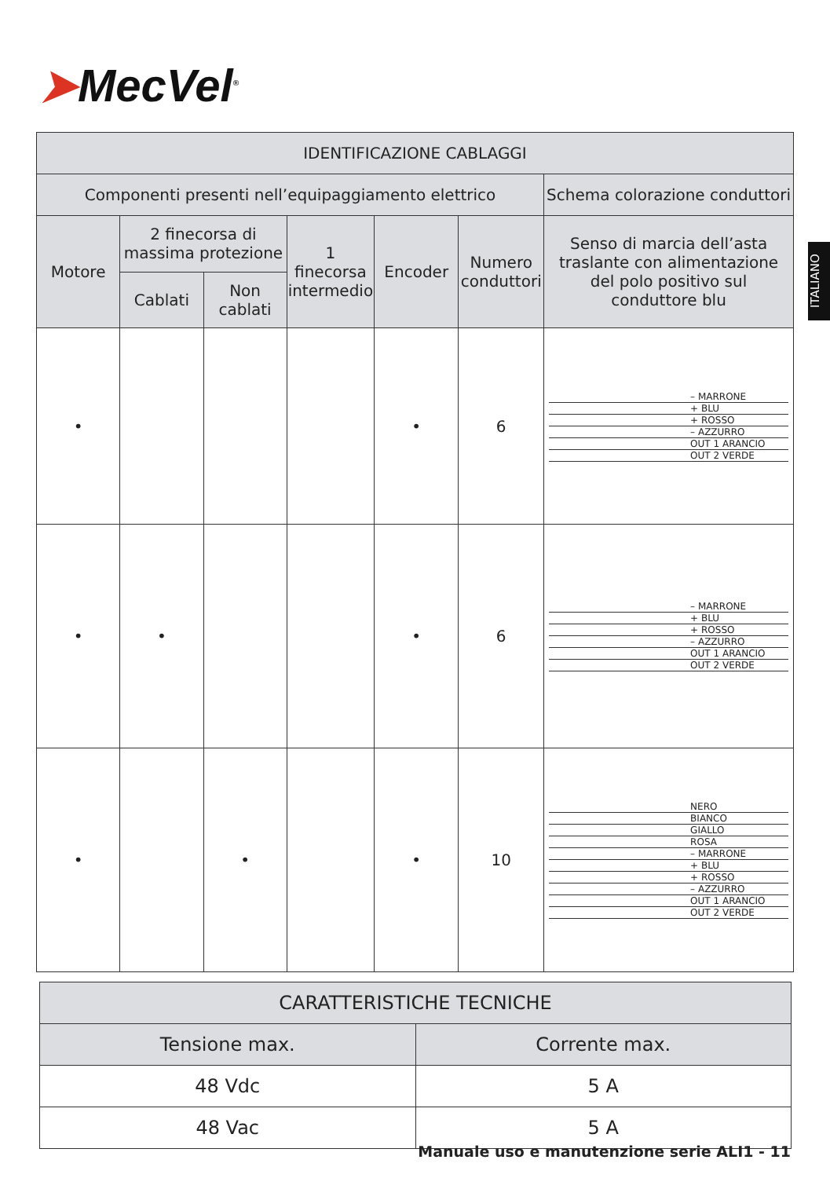➤MecVel<sup>®</sup>
ITALIANO
| IDENTIFICAZIONE CABLAGGI | | | | | | |
| --- | --- | --- | --- | --- | --- | --- |
| Componenti presenti nell’equipaggiamento elettrico | | | | | | Schema colorazione conduttori |
| Motore | 2 finecorsa di massima protezione | | 1 finecorsa intermedio | Encoder | Numero conduttori | Senso di marcia dell’asta traslante con alimentazione del polo positivo sul conduttore blu |
| | Cablati | Non cablati | | | | |
| • | | | | • | 6 | – MARRONE + BLU + ROSSO – AZZURRO OUT 1 ARANCIO OUT 2 VERDE |
| • | • | | | • | 6 | – MARRONE + BLU + ROSSO – AZZURRO OUT 1 ARANCIO OUT 2 VERDE |
| • | | • | | • | 10 | NERO BIANCO GIALLO ROSA – MARRONE + BLU + ROSSO – AZZURRO OUT 1 ARANCIO OUT 2 VERDE |
| CARATTERISTICHE TECNICHE | |
| --- | --- |
| Tensione max. | Corrente max. |
| 48 Vdc | 5 A |
| 48 Vac | 5 A |
Manuale uso e manutenzione serie ALI1 - 11